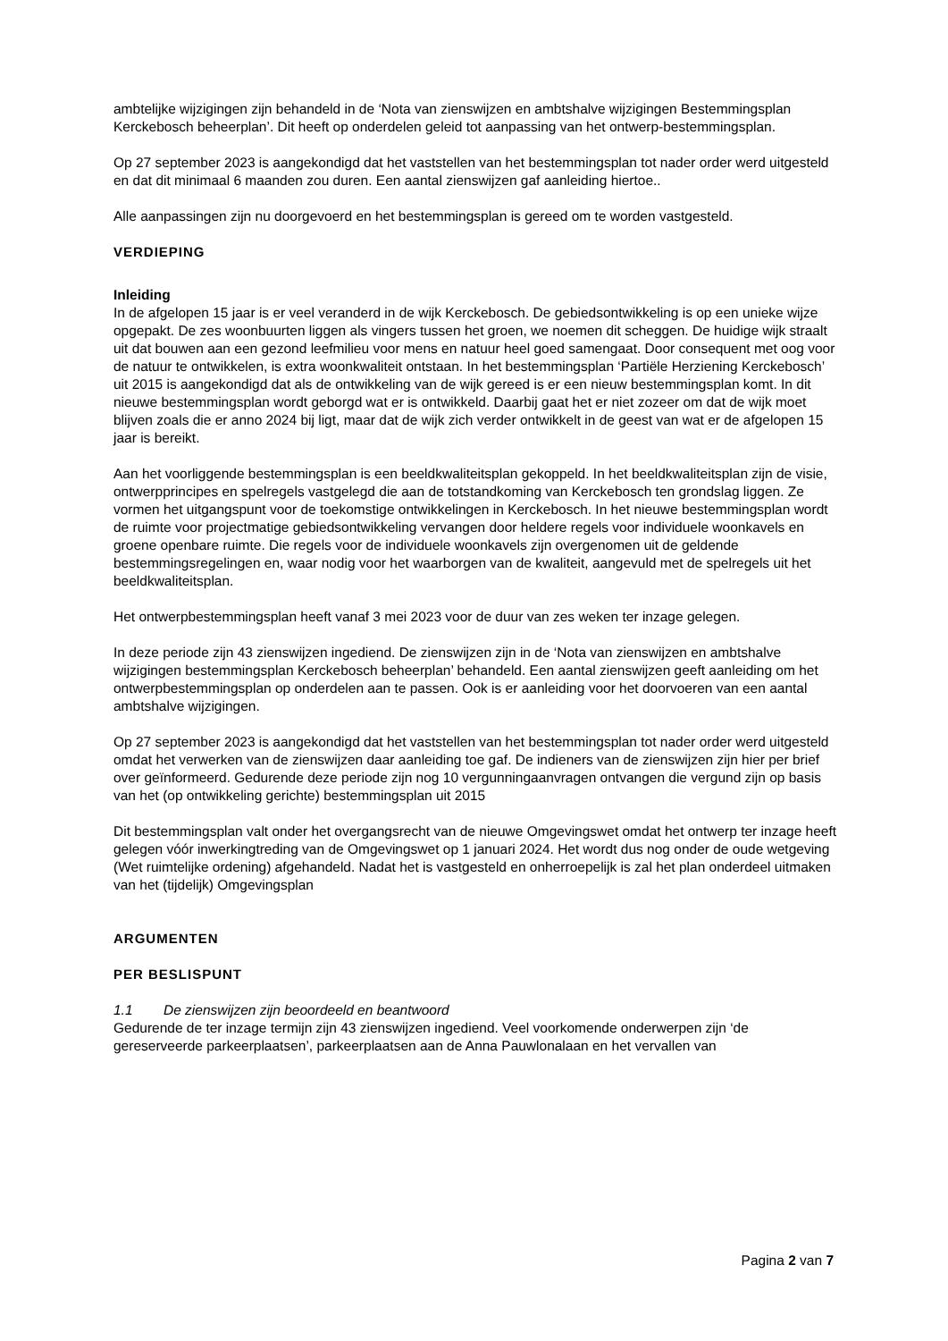ambtelijke wijzigingen zijn behandeld in de ‘Nota van zienswijzen en ambtshalve wijzigingen Bestemmingsplan Kerckebosch beheerplan’. Dit heeft op onderdelen geleid tot aanpassing van het ontwerp-bestemmingsplan.
Op 27 september 2023 is aangekondigd dat het vaststellen van het bestemmingsplan tot nader order werd uitgesteld en dat dit minimaal 6 maanden zou duren. Een aantal zienswijzen gaf aanleiding hiertoe..
Alle aanpassingen zijn nu doorgevoerd en het bestemmingsplan is gereed om te worden vastgesteld.
VERDIEPING
Inleiding
In de afgelopen 15 jaar is er veel veranderd in de wijk Kerckebosch. De gebiedsontwikkeling is op een unieke wijze opgepakt. De zes woonbuurten liggen als vingers tussen het groen, we noemen dit scheggen. De huidige wijk straalt uit dat bouwen aan een gezond leefmilieu voor mens en natuur heel goed samengaat. Door consequent met oog voor de natuur te ontwikkelen, is extra woonkwaliteit ontstaan. In het bestemmingsplan ‘Partiële Herziening Kerckebosch’ uit 2015 is aangekondigd dat als de ontwikkeling van de wijk gereed is er een nieuw bestemmingsplan komt. In dit nieuwe bestemmingsplan wordt geborgd wat er is ontwikkeld. Daarbij gaat het er niet zozeer om dat de wijk moet blijven zoals die er anno 2024 bij ligt, maar dat de wijk zich verder ontwikkelt in de geest van wat er de afgelopen 15 jaar is bereikt.
Aan het voorliggende bestemmingsplan is een beeldkwaliteitsplan gekoppeld. In het beeldkwaliteitsplan zijn de visie, ontwerpprincipes en spelregels vastgelegd die aan de totstandkoming van Kerckebosch ten grondslag liggen. Ze vormen het uitgangspunt voor de toekomstige ontwikkelingen in Kerckebosch. In het nieuwe bestemmingsplan wordt de ruimte voor projectmatige gebiedsontwikkeling vervangen door heldere regels voor individuele woonkavels en groene openbare ruimte. Die regels voor de individuele woonkavels zijn overgenomen uit de geldende bestemmingsregelingen en, waar nodig voor het waarborgen van de kwaliteit, aangevuld met de spelregels uit het beeldkwaliteitsplan.
Het ontwerpbestemmingsplan heeft vanaf 3 mei 2023 voor de duur van zes weken ter inzage gelegen.
In deze periode zijn 43 zienswijzen ingediend. De zienswijzen zijn in de ‘Nota van zienswijzen en ambtshalve wijzigingen bestemmingsplan Kerckebosch beheerplan’ behandeld. Een aantal zienswijzen geeft aanleiding om het ontwerpbestemmingsplan op onderdelen aan te passen. Ook is er aanleiding voor het doorvoeren van een aantal ambtshalve wijzigingen.
Op 27 september 2023 is aangekondigd dat het vaststellen van het bestemmingsplan tot nader order werd uitgesteld omdat het verwerken van de zienswijzen daar aanleiding toe gaf. De indieners van de zienswijzen zijn hier per brief over geïnformeerd. Gedurende deze periode zijn nog 10 vergunningaanvragen ontvangen die vergund zijn op basis van het (op ontwikkeling gerichte) bestemmingsplan uit 2015
Dit bestemmingsplan valt onder het overgangsrecht van de nieuwe Omgevingswet omdat het ontwerp ter inzage heeft gelegen vóór inwerkingtreding van de Omgevingswet op 1 januari 2024. Het wordt dus nog onder de oude wetgeving (Wet ruimtelijke ordening) afgehandeld. Nadat het is vastgesteld en onherroepelijk is zal het plan onderdeel uitmaken van het (tijdelijk) Omgevingsplan
ARGUMENTEN
PER BESLISPUNT
1.1 De zienswijzen zijn beoordeeld en beantwoord
Gedurende de ter inzage termijn zijn 43 zienswijzen ingediend. Veel voorkomende onderwerpen zijn ‘de gereserveerde parkeerplaatsen’, parkeerplaatsen aan de Anna Pauwlonalaan en het vervallen van
Pagina 2 van 7